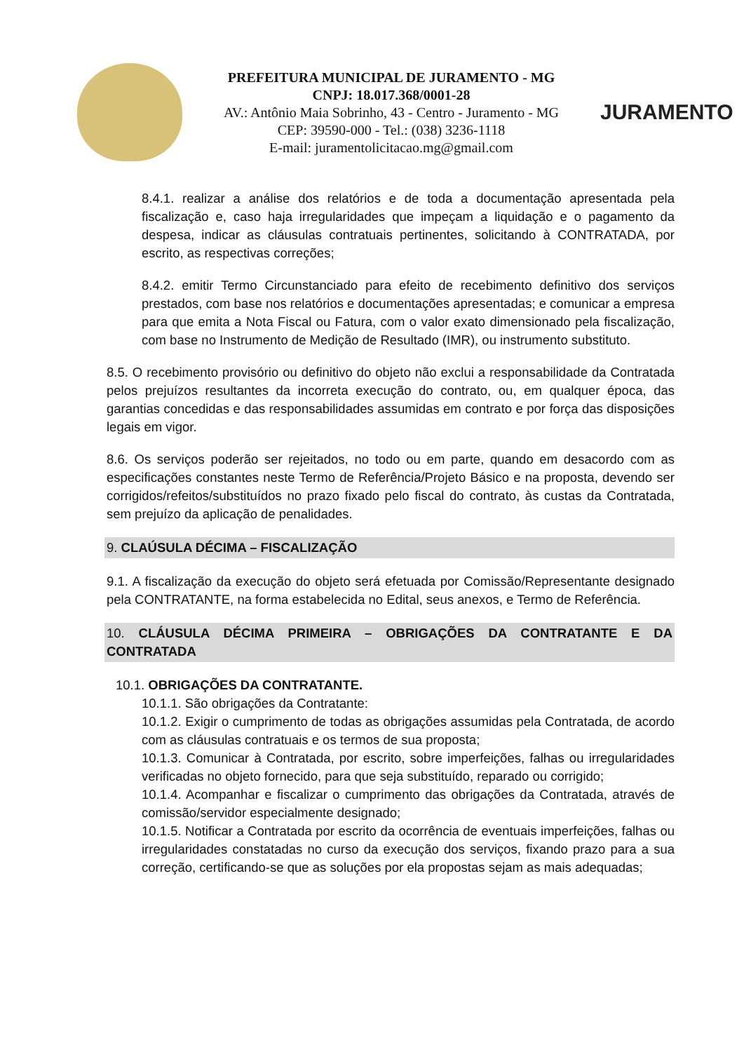PREFEITURA MUNICIPAL DE JURAMENTO - MG
CNPJ: 18.017.368/0001-28
AV.: Antônio Maia Sobrinho, 43 - Centro - Juramento - MG
CEP: 39590-000 - Tel.: (038) 3236-1118
E-mail: juramentolicitacao.mg@gmail.com
JURAMENTO
8.4.1. realizar a análise dos relatórios e de toda a documentação apresentada pela fiscalização e, caso haja irregularidades que impeçam a liquidação e o pagamento da despesa, indicar as cláusulas contratuais pertinentes, solicitando à CONTRATADA, por escrito, as respectivas correções;
8.4.2. emitir Termo Circunstanciado para efeito de recebimento definitivo dos serviços prestados, com base nos relatórios e documentações apresentadas; e comunicar a empresa para que emita a Nota Fiscal ou Fatura, com o valor exato dimensionado pela fiscalização, com base no Instrumento de Medição de Resultado (IMR), ou instrumento substituto.
8.5. O recebimento provisório ou definitivo do objeto não exclui a responsabilidade da Contratada pelos prejuízos resultantes da incorreta execução do contrato, ou, em qualquer época, das garantias concedidas e das responsabilidades assumidas em contrato e por força das disposições legais em vigor.
8.6. Os serviços poderão ser rejeitados, no todo ou em parte, quando em desacordo com as especificações constantes neste Termo de Referência/Projeto Básico e na proposta, devendo ser corrigidos/refeitos/substituídos no prazo fixado pelo fiscal do contrato, às custas da Contratada, sem prejuízo da aplicação de penalidades.
9. CLAÚSULA DÉCIMA – FISCALIZAÇÃO
9.1. A fiscalização da execução do objeto será efetuada por Comissão/Representante designado pela CONTRATANTE, na forma estabelecida no Edital, seus anexos, e Termo de Referência.
10. CLÁUSULA DÉCIMA PRIMEIRA – OBRIGAÇÕES DA CONTRATANTE E DA CONTRATADA
10.1. OBRIGAÇÕES DA CONTRATANTE.
10.1.1. São obrigações da Contratante:
10.1.2. Exigir o cumprimento de todas as obrigações assumidas pela Contratada, de acordo com as cláusulas contratuais e os termos de sua proposta;
10.1.3. Comunicar à Contratada, por escrito, sobre imperfeições, falhas ou irregularidades verificadas no objeto fornecido, para que seja substituído, reparado ou corrigido;
10.1.4. Acompanhar e fiscalizar o cumprimento das obrigações da Contratada, através de comissão/servidor especialmente designado;
10.1.5. Notificar a Contratada por escrito da ocorrência de eventuais imperfeições, falhas ou irregularidades constatadas no curso da execução dos serviços, fixando prazo para a sua correção, certificando-se que as soluções por ela propostas sejam as mais adequadas;